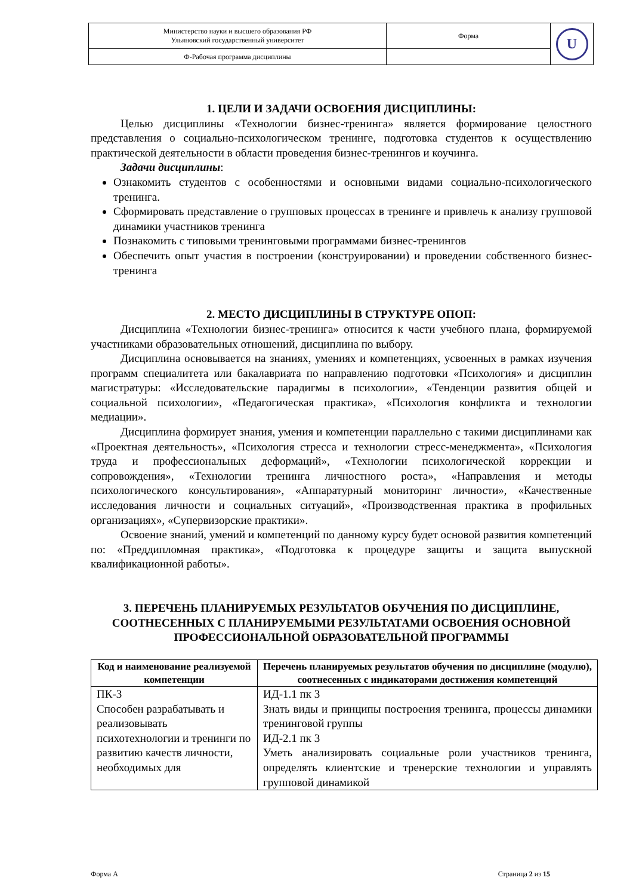| Министерство науки и высшего образования РФ Ульяновский государственный университет | Форма | U |
| Ф-Рабочая программа дисциплины | | |
1. ЦЕЛИ И ЗАДАЧИ ОСВОЕНИЯ ДИСЦИПЛИНЫ:
Целью дисциплины «Технологии бизнес-тренинга» является формирование целостного представления о социально-психологическом тренинге, подготовка студентов к осуществлению практической деятельности в области проведения бизнес-тренингов и коучинга.
Задачи дисциплины:
Ознакомить студентов с особенностями и основными видами социально-психологического тренинга.
Сформировать представление о групповых процессах в тренинге и привлечь к анализу групповой динамики участников тренинга
Познакомить с типовыми тренинговыми программами бизнес-тренингов
Обеспечить опыт участия в построении (конструировании) и проведении собственного бизнес- тренинга
2. МЕСТО ДИСЦИПЛИНЫ В СТРУКТУРЕ ОПОП:
Дисциплина «Технологии бизнес-тренинга» относится к части учебного плана, формируемой участниками образовательных отношений, дисциплина по выбору.
Дисциплина основывается на знаниях, умениях и компетенциях, усвоенных в рамках изучения программ специалитета или бакалавриата по направлению подготовки «Психология» и дисциплин магистратуры: «Исследовательские парадигмы в психологии», «Тенденции развития общей и социальной психологии», «Педагогическая практика», «Психология конфликта и технологии медиации».
Дисциплина формирует знания, умения и компетенции параллельно с такими дисциплинами как «Проектная деятельность», «Психология стресса и технологии стресс-менеджмента», «Психология труда и профессиональных деформаций», «Технологии психологической коррекции и сопровождения», «Технологии тренинга личностного роста», «Направления и методы психологического консультирования», «Аппаратурный мониторинг личности», «Качественные исследования личности и социальных ситуаций», «Производственная практика в профильных организациях», «Супервизорские практики».
Освоение знаний, умений и компетенций по данному курсу будет основой развития компетенций по: «Преддипломная практика», «Подготовка к процедуре защиты и защита выпускной квалификационной работы».
3. ПЕРЕЧЕНЬ ПЛАНИРУЕМЫХ РЕЗУЛЬТАТОВ ОБУЧЕНИЯ ПО ДИСЦИПЛИНЕ, СООТНЕСЕННЫХ С ПЛАНИРУЕМЫМИ РЕЗУЛЬТАТАМИ ОСВОЕНИЯ ОСНОВНОЙ ПРОФЕССИОНАЛЬНОЙ ОБРАЗОВАТЕЛЬНОЙ ПРОГРАММЫ
| Код и наименование реализуемой компетенции | Перечень планируемых результатов обучения по дисциплине (модулю), соотнесенных с индикаторами достижения компетенций |
| --- | --- |
| ПК-3 Способен разрабатывать и реализовывать психотехнологии и тренинги по развитию качеств личности, необходимых для | ИД-1.1 пк 3 Знать виды и принципы построения тренинга, процессы динамики тренинговой группы ИД-2.1 пк 3 Уметь анализировать социальные роли участников тренинга, определять клиентские и тренерские технологии и управлять групповой динамикой |
Форма А Страница 2 из 15